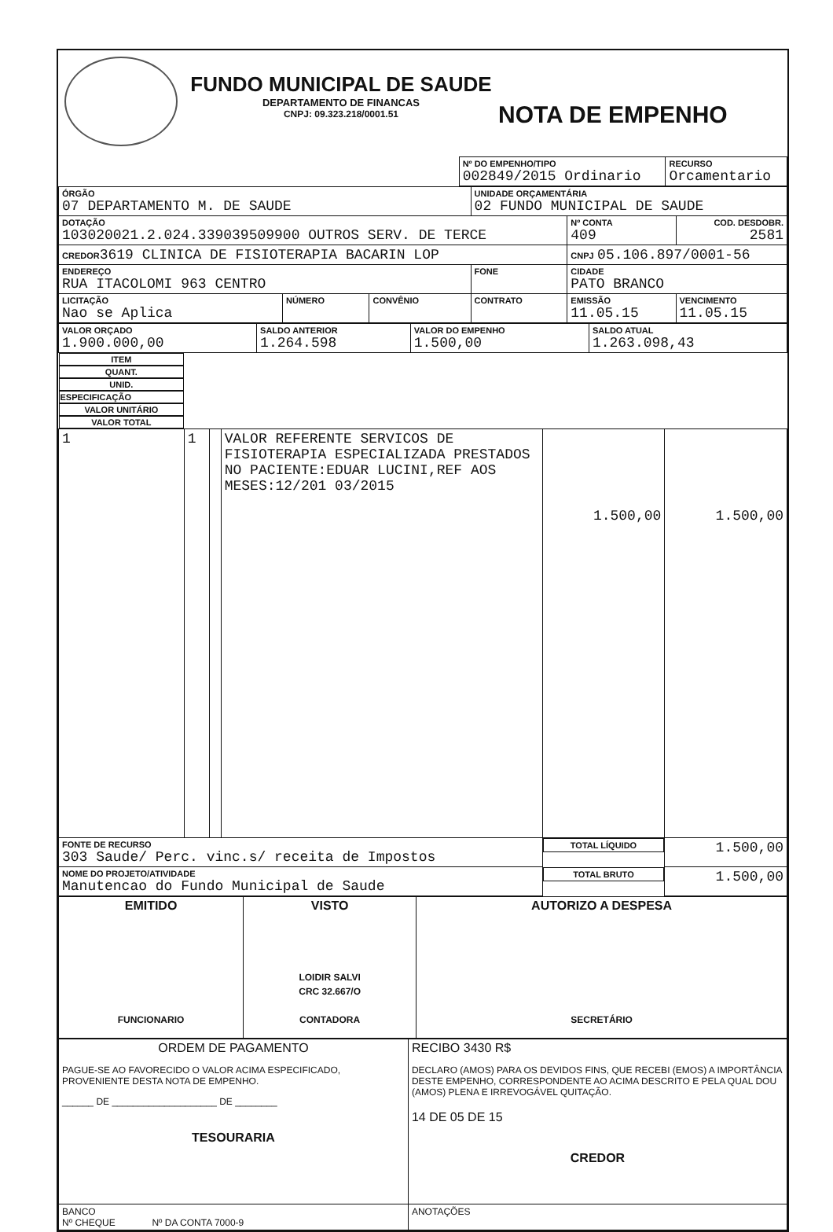FUNDO MUNICIPAL DE SAUDE
DEPARTAMENTO DE FINANCAS
CNPJ: 09.323.218/0001.51
NOTA DE EMPENHO
| | Nº DO EMPENHO/TIPO 002849/2015 Ordinario | RECURSO Orcamentario |
| ÓRGÃO 07 DEPARTAMENTO M. DE SAUDE | | | UNIDADE ORÇAMENTÁRIA 02 FUNDO MUNICIPAL DE SAUDE | | |
| DOTAÇÃO 103020021.2.024.339039509900 OUTROS SERV. DE TERCE | | | | Nº CONTA 409 | COD. DESDOBR. 2581 |
| CREDOR 3619 CLINICA DE FISIOTERAPIA BACARIN LOP | | | | CNPJ 05.106.897/0001-56 | |
| ENDEREÇO RUA ITACOLOMI 963 CENTRO | | | FONE | CIDADE PATO BRANCO | |
| LICITAÇÃO Nao se Aplica | NÚMERO | CONVÊNIO | CONTRATO | EMISSÃO 11.05.15 | VENCIMENTO 11.05.15 |
| VALOR ORÇADO 1.900.000,00 | SALDO ANTERIOR 1.264.598 | VALOR DO EMPENHO 1.500,00 | SALDO ATUAL 1.263.098,43 |
| ITEM | QUANT. | UNID. | ESPECIFICAÇÃO | VALOR UNITÁRIO | VALOR TOTAL |
| --- | --- | --- | --- | --- | --- |
| 1 | 1 | | VALOR REFERENTE SERVICOS DE FISIOTERAPIA ESPECIALIZADA PRESTADOS NO PACIENTE:EDUAR LUCINI,REF AOS MESES:12/201 03/2015 | 1.500,00 | 1.500,00 |
| FONTE DE RECURSO 303 Saude/ Perc. vinc.s/ receita de Impostos | | | | TOTAL LÍQUIDO | 1.500,00 |
| NOME DO PROJETO/ATIVIDADE Manutencao do Fundo Municipal de Saude | | | | TOTAL BRUTO | 1.500,00 |
| EMITIDO FUNCIONARIO | VISTO LOIDIR SALVI CRC 32.667/O CONTADORA | AUTORIZO A DESPESA SECRETÁRIO |
| ORDEM DE PAGAMENTO PAGUE-SE AO FAVORECIDO O VALOR ACIMA ESPECIFICADO, PROVENIENTE DESTA NOTA DE EMPENHO. ______ DE ____________________ DE ________ TESOURARIA | RECIBO 3430 R$ DECLARO (AMOS) PARA OS DEVIDOS FINS, QUE RECEBI (EMOS) A IMPORTÂNCIA DESTE EMPENHO, CORRESPONDENTE AO ACIMA DESCRITO E PELA QUAL DOU (AMOS) PLENA E IRREVOGÁVEL QUITAÇÃO. 14 DE 05 DE 15 CREDOR |
| BANCO Nº CHEQUE Nº DA CONTA 7000-9 | ANOTAÇÕES |